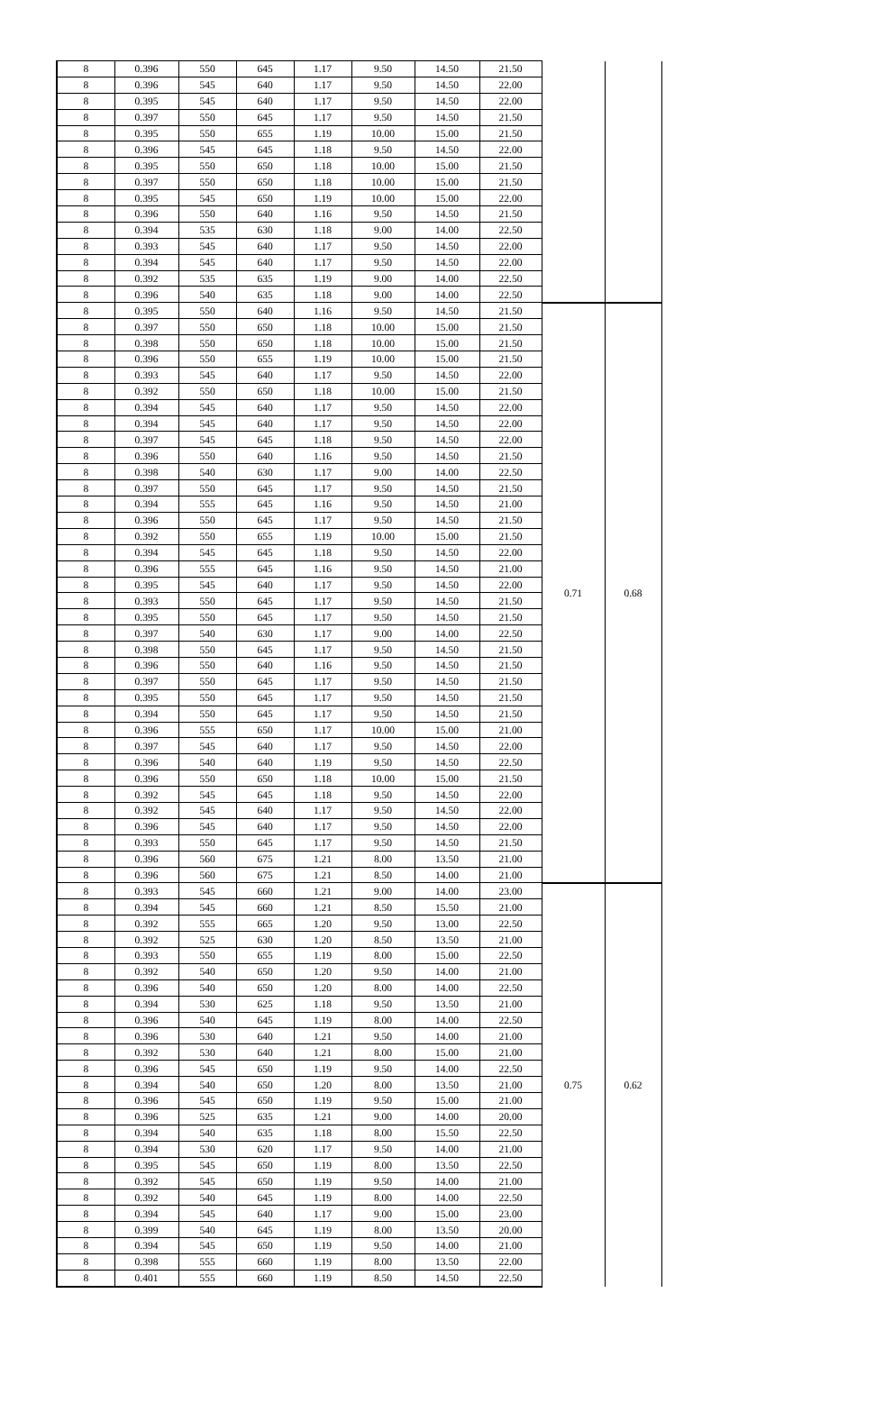| 8 | 0.396 | 550 | 645 | 1.17 | 9.50 | 14.50 | 21.50 | | |
| 8 | 0.396 | 545 | 640 | 1.17 | 9.50 | 14.50 | 22.00 | | |
| 8 | 0.395 | 545 | 640 | 1.17 | 9.50 | 14.50 | 22.00 | | |
| 8 | 0.397 | 550 | 645 | 1.17 | 9.50 | 14.50 | 21.50 | | |
| 8 | 0.395 | 550 | 655 | 1.19 | 10.00 | 15.00 | 21.50 | | |
| 8 | 0.396 | 545 | 645 | 1.18 | 9.50 | 14.50 | 22.00 | | |
| 8 | 0.395 | 550 | 650 | 1.18 | 10.00 | 15.00 | 21.50 | | |
| 8 | 0.397 | 550 | 650 | 1.18 | 10.00 | 15.00 | 21.50 | | |
| 8 | 0.395 | 545 | 650 | 1.19 | 10.00 | 15.00 | 22.00 | | |
| 8 | 0.396 | 550 | 640 | 1.16 | 9.50 | 14.50 | 21.50 | | |
| 8 | 0.394 | 535 | 630 | 1.18 | 9.00 | 14.00 | 22.50 | | |
| 8 | 0.393 | 545 | 640 | 1.17 | 9.50 | 14.50 | 22.00 | | |
| 8 | 0.394 | 545 | 640 | 1.17 | 9.50 | 14.50 | 22.00 | | |
| 8 | 0.392 | 535 | 635 | 1.19 | 9.00 | 14.00 | 22.50 | | |
| 8 | 0.396 | 540 | 635 | 1.18 | 9.00 | 14.00 | 22.50 | | |
| 8 | 0.395 | 550 | 640 | 1.16 | 9.50 | 14.50 | 21.50 | 0.71 | 0.68 |
| 8 | 0.397 | 550 | 650 | 1.18 | 10.00 | 15.00 | 21.50 | | |
| 8 | 0.398 | 550 | 650 | 1.18 | 10.00 | 15.00 | 21.50 | | |
| 8 | 0.396 | 550 | 655 | 1.19 | 10.00 | 15.00 | 21.50 | | |
| 8 | 0.393 | 545 | 640 | 1.17 | 9.50 | 14.50 | 22.00 | | |
| 8 | 0.392 | 550 | 650 | 1.18 | 10.00 | 15.00 | 21.50 | | |
| 8 | 0.394 | 545 | 640 | 1.17 | 9.50 | 14.50 | 22.00 | | |
| 8 | 0.394 | 545 | 640 | 1.17 | 9.50 | 14.50 | 22.00 | | |
| 8 | 0.397 | 545 | 645 | 1.18 | 9.50 | 14.50 | 22.00 | | |
| 8 | 0.396 | 550 | 640 | 1.16 | 9.50 | 14.50 | 21.50 | | |
| 8 | 0.398 | 540 | 630 | 1.17 | 9.00 | 14.00 | 22.50 | | |
| 8 | 0.397 | 550 | 645 | 1.17 | 9.50 | 14.50 | 21.50 | | |
| 8 | 0.394 | 555 | 645 | 1.16 | 9.50 | 14.50 | 21.00 | | |
| 8 | 0.396 | 550 | 645 | 1.17 | 9.50 | 14.50 | 21.50 | | |
| 8 | 0.392 | 550 | 655 | 1.19 | 10.00 | 15.00 | 21.50 | | |
| 8 | 0.394 | 545 | 645 | 1.18 | 9.50 | 14.50 | 22.00 | | |
| 8 | 0.396 | 555 | 645 | 1.16 | 9.50 | 14.50 | 21.00 | | |
| 8 | 0.395 | 545 | 640 | 1.17 | 9.50 | 14.50 | 22.00 | | |
| 8 | 0.393 | 550 | 645 | 1.17 | 9.50 | 14.50 | 21.50 | | |
| 8 | 0.395 | 550 | 645 | 1.17 | 9.50 | 14.50 | 21.50 | | |
| 8 | 0.397 | 540 | 630 | 1.17 | 9.00 | 14.00 | 22.50 | | |
| 8 | 0.398 | 550 | 645 | 1.17 | 9.50 | 14.50 | 21.50 | | |
| 8 | 0.396 | 550 | 640 | 1.16 | 9.50 | 14.50 | 21.50 | | |
| 8 | 0.397 | 550 | 645 | 1.17 | 9.50 | 14.50 | 21.50 | | |
| 8 | 0.395 | 550 | 645 | 1.17 | 9.50 | 14.50 | 21.50 | | |
| 8 | 0.394 | 550 | 645 | 1.17 | 9.50 | 14.50 | 21.50 | | |
| 8 | 0.396 | 555 | 650 | 1.17 | 10.00 | 15.00 | 21.00 | | |
| 8 | 0.397 | 545 | 640 | 1.17 | 9.50 | 14.50 | 22.00 | | |
| 8 | 0.396 | 540 | 640 | 1.19 | 9.50 | 14.50 | 22.50 | | |
| 8 | 0.396 | 550 | 650 | 1.18 | 10.00 | 15.00 | 21.50 | | |
| 8 | 0.392 | 545 | 645 | 1.18 | 9.50 | 14.50 | 22.00 | | |
| 8 | 0.392 | 545 | 640 | 1.17 | 9.50 | 14.50 | 22.00 | | |
| 8 | 0.396 | 545 | 640 | 1.17 | 9.50 | 14.50 | 22.00 | | |
| 8 | 0.393 | 550 | 645 | 1.17 | 9.50 | 14.50 | 21.50 | | |
| 8 | 0.396 | 560 | 675 | 1.21 | 8.00 | 13.50 | 21.00 | | |
| 8 | 0.396 | 560 | 675 | 1.21 | 8.50 | 14.00 | 21.00 | | |
| 8 | 0.393 | 545 | 660 | 1.21 | 9.00 | 14.00 | 23.00 | 0.75 | 0.62 |
| 8 | 0.394 | 545 | 660 | 1.21 | 8.50 | 15.50 | 21.00 | | |
| 8 | 0.392 | 555 | 665 | 1.20 | 9.50 | 13.00 | 22.50 | | |
| 8 | 0.392 | 525 | 630 | 1.20 | 8.50 | 13.50 | 21.00 | | |
| 8 | 0.393 | 550 | 655 | 1.19 | 8.00 | 15.00 | 22.50 | | |
| 8 | 0.392 | 540 | 650 | 1.20 | 9.50 | 14.00 | 21.00 | | |
| 8 | 0.396 | 540 | 650 | 1.20 | 8.00 | 14.00 | 22.50 | | |
| 8 | 0.394 | 530 | 625 | 1.18 | 9.50 | 13.50 | 21.00 | | |
| 8 | 0.396 | 540 | 645 | 1.19 | 8.00 | 14.00 | 22.50 | | |
| 8 | 0.396 | 530 | 640 | 1.21 | 9.50 | 14.00 | 21.00 | | |
| 8 | 0.392 | 530 | 640 | 1.21 | 8.00 | 15.00 | 21.00 | | |
| 8 | 0.396 | 545 | 650 | 1.19 | 9.50 | 14.00 | 22.50 | | |
| 8 | 0.394 | 540 | 650 | 1.20 | 8.00 | 13.50 | 21.00 | | |
| 8 | 0.396 | 545 | 650 | 1.19 | 9.50 | 15.00 | 21.00 | | |
| 8 | 0.396 | 525 | 635 | 1.21 | 9.00 | 14.00 | 20.00 | | |
| 8 | 0.394 | 540 | 635 | 1.18 | 8.00 | 15.50 | 22.50 | | |
| 8 | 0.394 | 530 | 620 | 1.17 | 9.50 | 14.00 | 21.00 | | |
| 8 | 0.395 | 545 | 650 | 1.19 | 8.00 | 13.50 | 22.50 | | |
| 8 | 0.392 | 545 | 650 | 1.19 | 9.50 | 14.00 | 21.00 | | |
| 8 | 0.392 | 540 | 645 | 1.19 | 8.00 | 14.00 | 22.50 | | |
| 8 | 0.394 | 545 | 640 | 1.17 | 9.00 | 15.00 | 23.00 | | |
| 8 | 0.399 | 540 | 645 | 1.19 | 8.00 | 13.50 | 20.00 | | |
| 8 | 0.394 | 545 | 650 | 1.19 | 9.50 | 14.00 | 21.00 | | |
| 8 | 0.398 | 555 | 660 | 1.19 | 8.00 | 13.50 | 22.00 | | |
| 8 | 0.401 | 555 | 660 | 1.19 | 8.50 | 14.50 | 22.50 | | |